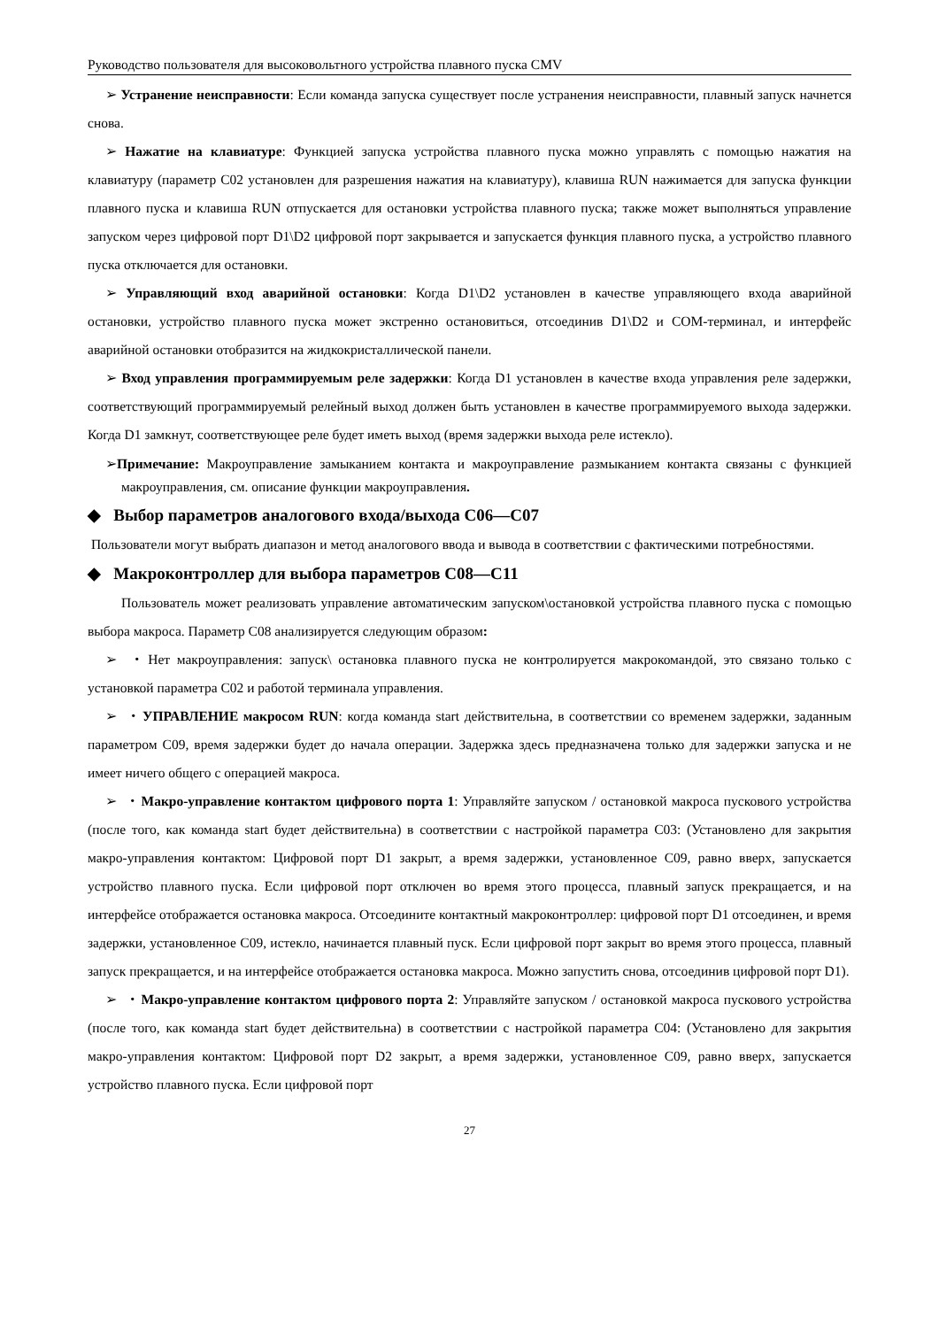Руководство пользователя для высоковольтного устройства плавного пуска CMV
➢ Устранение неисправности: Если команда запуска существует после устранения неисправности, плавный запуск начнется снова.
➢ Нажатие на клавиатуре: Функцией запуска устройства плавного пуска можно управлять с помощью нажатия на клавиатуру (параметр C02 установлен для разрешения нажатия на клавиатуру), клавиша RUN нажимается для запуска функции плавного пуска и клавиша RUN отпускается для остановки устройства плавного пуска; также может выполняться управление запуском через цифровой порт D1\D2 цифровой порт закрывается и запускается функция плавного пуска, а устройство плавного пуска отключается для остановки.
➢ Управляющий вход аварийной остановки: Когда D1\D2 установлен в качестве управляющего входа аварийной остановки, устройство плавного пуска может экстренно остановиться, отсоединив D1\D2 и COM-терминал, и интерфейс аварийной остановки отобразится на жидкокристаллической панели.
➢ Вход управления программируемым реле задержки: Когда D1 установлен в качестве входа управления реле задержки, соответствующий программируемый релейный выход должен быть установлен в качестве программируемого выхода задержки. Когда D1 замкнут, соответствующее реле будет иметь выход (время задержки выхода реле истекло).
➢Примечание: Макроуправление замыканием контакта и макроуправление размыканием контакта связаны с функцией макроуправления, см. описание функции макроуправления.
◆ Выбор параметров аналогового входа/выхода C06—C07
Пользователи могут выбрать диапазон и метод аналогового ввода и вывода в соответствии с фактическими потребностями.
◆ Макроконтроллер для выбора параметров C08—C11
Пользователь может реализовать управление автоматическим запуском\остановкой устройства плавного пуска с помощью выбора макроса. Параметр C08 анализируется следующим образом:
➢ ・Нет макроуправления: запуск\ остановка плавного пуска не контролируется макрокомандой, это связано только с установкой параметра C02 и работой терминала управления.
➢ ・УПРАВЛЕНИЕ макросом RUN: когда команда start действительна, в соответствии со временем задержки, заданным параметром C09, время задержки будет до начала операции. Задержка здесь предназначена только для задержки запуска и не имеет ничего общего с операцией макроса.
➢ ・Макро-управление контактом цифрового порта 1: Управляйте запуском / остановкой макроса пускового устройства (после того, как команда start будет действительна) в соответствии с настройкой параметра C03: (Установлено для закрытия макро-управления контактом: Цифровой порт D1 закрыт, а время задержки, установленное C09, равно вверх, запускается устройство плавного пуска. Если цифровой порт отключен во время этого процесса, плавный запуск прекращается, и на интерфейсе отображается остановка макроса. Отсоедините контактный макроконтроллер: цифровой порт D1 отсоединен, и время задержки, установленное C09, истекло, начинается плавный пуск. Если цифровой порт закрыт во время этого процесса, плавный запуск прекращается, и на интерфейсе отображается остановка макроса. Можно запустить снова, отсоединив цифровой порт D1).
➢ ・Макро-управление контактом цифрового порта 2: Управляйте запуском / остановкой макроса пускового устройства (после того, как команда start будет действительна) в соответствии с настройкой параметра C04: (Установлено для закрытия макро-управления контактом: Цифровой порт D2 закрыт, а время задержки, установленное C09, равно вверх, запускается устройство плавного пуска. Если цифровой порт
27